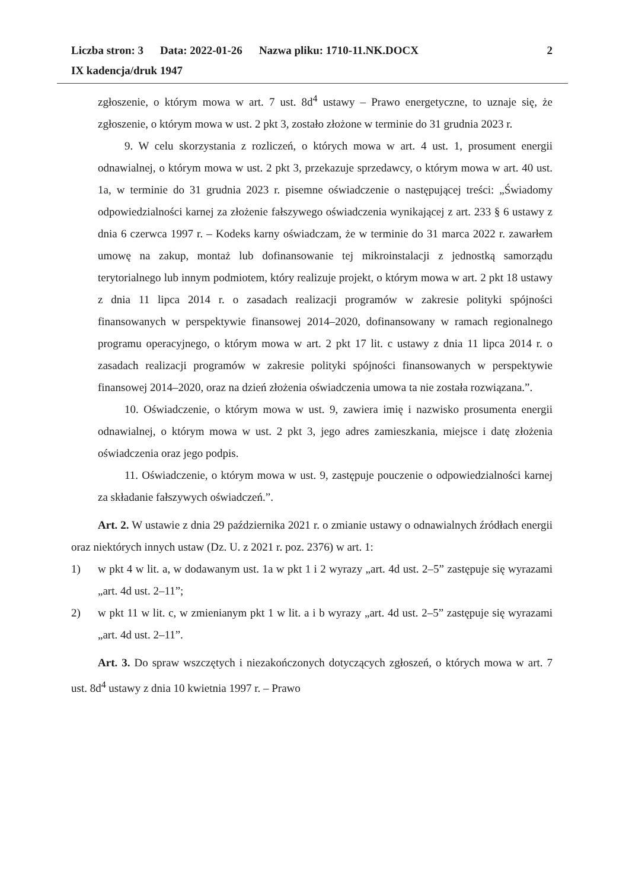Liczba stron: 3 Data: 2022-01-26 Nazwa pliku: 1710-11.NK.DOCX
2
IX kadencja/druk 1947
zgłoszenie, o którym mowa w art. 7 ust. 8d<sup>4</sup> ustawy – Prawo energetyczne, to uznaje się, że zgłoszenie, o którym mowa w ust. 2 pkt 3, zostało złożone w terminie do 31 grudnia 2023 r.
9. W celu skorzystania z rozliczeń, o których mowa w art. 4 ust. 1, prosument energii odnawialnej, o którym mowa w ust. 2 pkt 3, przekazuje sprzedawcy, o którym mowa w art. 40 ust. 1a, w terminie do 31 grudnia 2023 r. pisemne oświadczenie o następującej treści: „Świadomy odpowiedzialności karnej za złożenie fałszywego oświadczenia wynikającej z art. 233 § 6 ustawy z dnia 6 czerwca 1997 r. – Kodeks karny oświadczam, że w terminie do 31 marca 2022 r. zawarłem umowę na zakup, montaż lub dofinansowanie tej mikroinstalacji z jednostką samorządu terytorialnego lub innym podmiotem, który realizuje projekt, o którym mowa w art. 2 pkt 18 ustawy z dnia 11 lipca 2014 r. o zasadach realizacji programów w zakresie polityki spójności finansowanych w perspektywie finansowej 2014–2020, dofinansowany w ramach regionalnego programu operacyjnego, o którym mowa w art. 2 pkt 17 lit. c ustawy z dnia 11 lipca 2014 r. o zasadach realizacji programów w zakresie polityki spójności finansowanych w perspektywie finansowej 2014–2020, oraz na dzień złożenia oświadczenia umowa ta nie została rozwiązana.”.
10. Oświadczenie, o którym mowa w ust. 9, zawiera imię i nazwisko prosumenta energii odnawialnej, o którym mowa w ust. 2 pkt 3, jego adres zamieszkania, miejsce i datę złożenia oświadczenia oraz jego podpis.
11. Oświadczenie, o którym mowa w ust. 9, zastępuje pouczenie o odpowiedzialności karnej za składanie fałszywych oświadczeń.”.
Art. 2. W ustawie z dnia 29 października 2021 r. o zmianie ustawy o odnawialnych źródłach energii oraz niektórych innych ustaw (Dz. U. z 2021 r. poz. 2376) w art. 1:
1) w pkt 4 w lit. a, w dodawanym ust. 1a w pkt 1 i 2 wyrazy „art. 4d ust. 2–5” zastępuje się wyrazami „art. 4d ust. 2–11”;
2) w pkt 11 w lit. c, w zmienianym pkt 1 w lit. a i b wyrazy „art. 4d ust. 2–5” zastępuje się wyrazami „art. 4d ust. 2–11”.
Art. 3. Do spraw wszczętych i niezakończonych dotyczących zgłoszeń, o których mowa w art. 7 ust. 8d<sup>4</sup> ustawy z dnia 10 kwietnia 1997 r. – Prawo